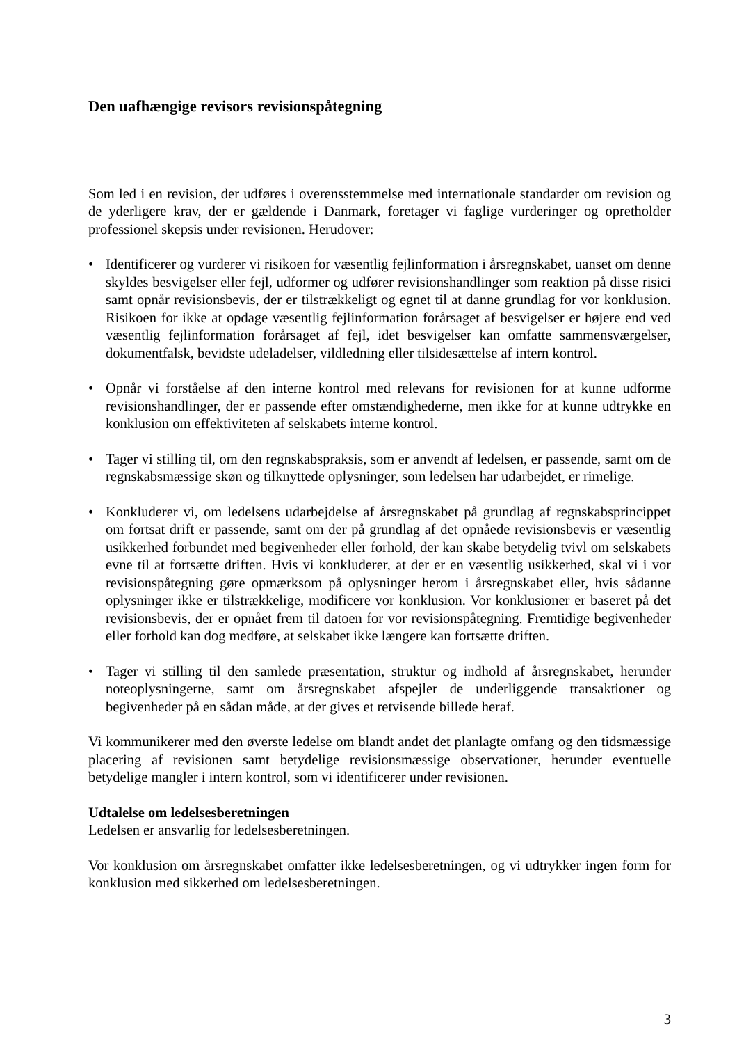Den uafhængige revisors revisionspåtegning
Som led i en revision, der udføres i overensstemmelse med internationale standarder om revision og de yderligere krav, der er gældende i Danmark, foretager vi faglige vurderinger og opretholder professionel skepsis under revisionen. Herudover:
• Identificerer og vurderer vi risikoen for væsentlig fejlinformation i årsregnskabet, uanset om denne skyldes besvigelser eller fejl, udformer og udfører revisionshandlinger som reaktion på disse risici samt opnår revisionsbevis, der er tilstrækkeligt og egnet til at danne grundlag for vor konklusion. Risikoen for ikke at opdage væsentlig fejlinformation forårsaget af besvigelser er højere end ved væsentlig fejlinformation forårsaget af fejl, idet besvigelser kan omfatte sammensværgelser, dokumentfalsk, bevidste udeladelser, vildledning eller tilsidesættelse af intern kontrol.
• Opnår vi forståelse af den interne kontrol med relevans for revisionen for at kunne udforme revisionshandlinger, der er passende efter omstændighederne, men ikke for at kunne udtrykke en konklusion om effektiviteten af selskabets interne kontrol.
• Tager vi stilling til, om den regnskabspraksis, som er anvendt af ledelsen, er passende, samt om de regnskabsmæssige skøn og tilknyttede oplysninger, som ledelsen har udarbejdet, er rimelige.
• Konkluderer vi, om ledelsens udarbejdelse af årsregnskabet på grundlag af regnskabsprincippet om fortsat drift er passende, samt om der på grundlag af det opnåede revisionsbevis er væsentlig usikkerhed forbundet med begivenheder eller forhold, der kan skabe betydelig tvivl om selskabets evne til at fortsætte driften. Hvis vi konkluderer, at der er en væsentlig usikkerhed, skal vi i vor revisionspåtegning gøre opmærksom på oplysninger herom i årsregnskabet eller, hvis sådanne oplysninger ikke er tilstrækkelige, modificere vor konklusion. Vor konklusioner er baseret på det revisionsbevis, der er opnået frem til datoen for vor revisionspåtegning. Fremtidige begivenheder eller forhold kan dog medføre, at selskabet ikke længere kan fortsætte driften.
• Tager vi stilling til den samlede præsentation, struktur og indhold af årsregnskabet, herunder noteoplysningerne, samt om årsregnskabet afspejler de underliggende transaktioner og begivenheder på en sådan måde, at der gives et retvisende billede heraf.
Vi kommunikerer med den øverste ledelse om blandt andet det planlagte omfang og den tidsmæssige placering af revisionen samt betydelige revisionsmæssige observationer, herunder eventuelle betydelige mangler i intern kontrol, som vi identificerer under revisionen.
Udtalelse om ledelsesberetningen
Ledelsen er ansvarlig for ledelsesberetningen.
Vor konklusion om årsregnskabet omfatter ikke ledelsesberetningen, og vi udtrykker ingen form for konklusion med sikkerhed om ledelsesberetningen.
3